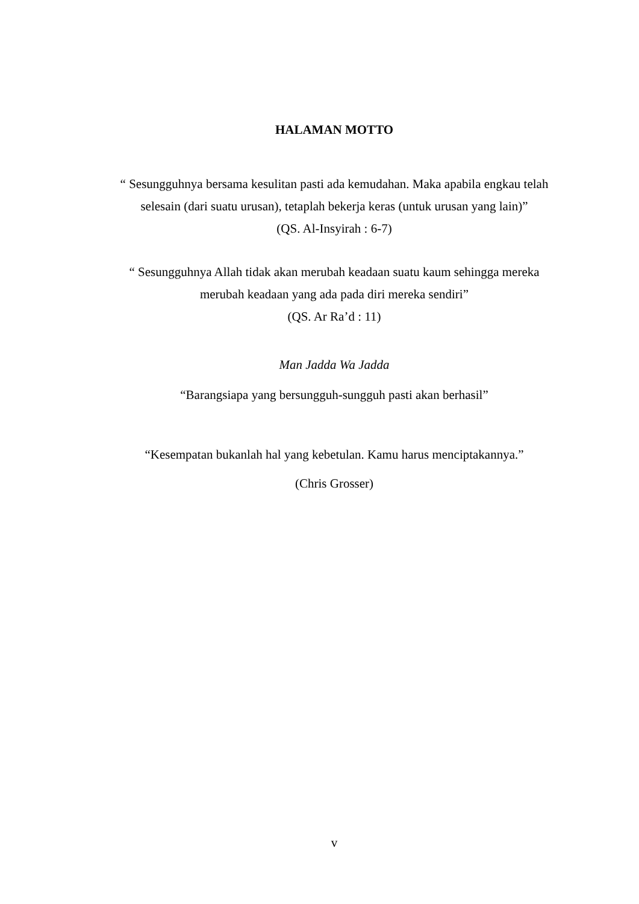HALAMAN MOTTO
“ Sesungguhnya bersama kesulitan pasti ada kemudahan. Maka apabila engkau telah selesain (dari suatu urusan), tetaplah bekerja keras (untuk urusan yang lain)”
(QS. Al-Insyirah : 6-7)
“ Sesungguhnya Allah tidak akan merubah keadaan suatu kaum sehingga mereka merubah keadaan yang ada pada diri mereka sendiri”
(QS. Ar Ra’d : 11)
Man Jadda Wa Jadda
“Barangsiapa yang bersungguh-sungguh pasti akan berhasil”
“Kesempatan bukanlah hal yang kebetulan. Kamu harus menciptakannya.”
(Chris Grosser)
v